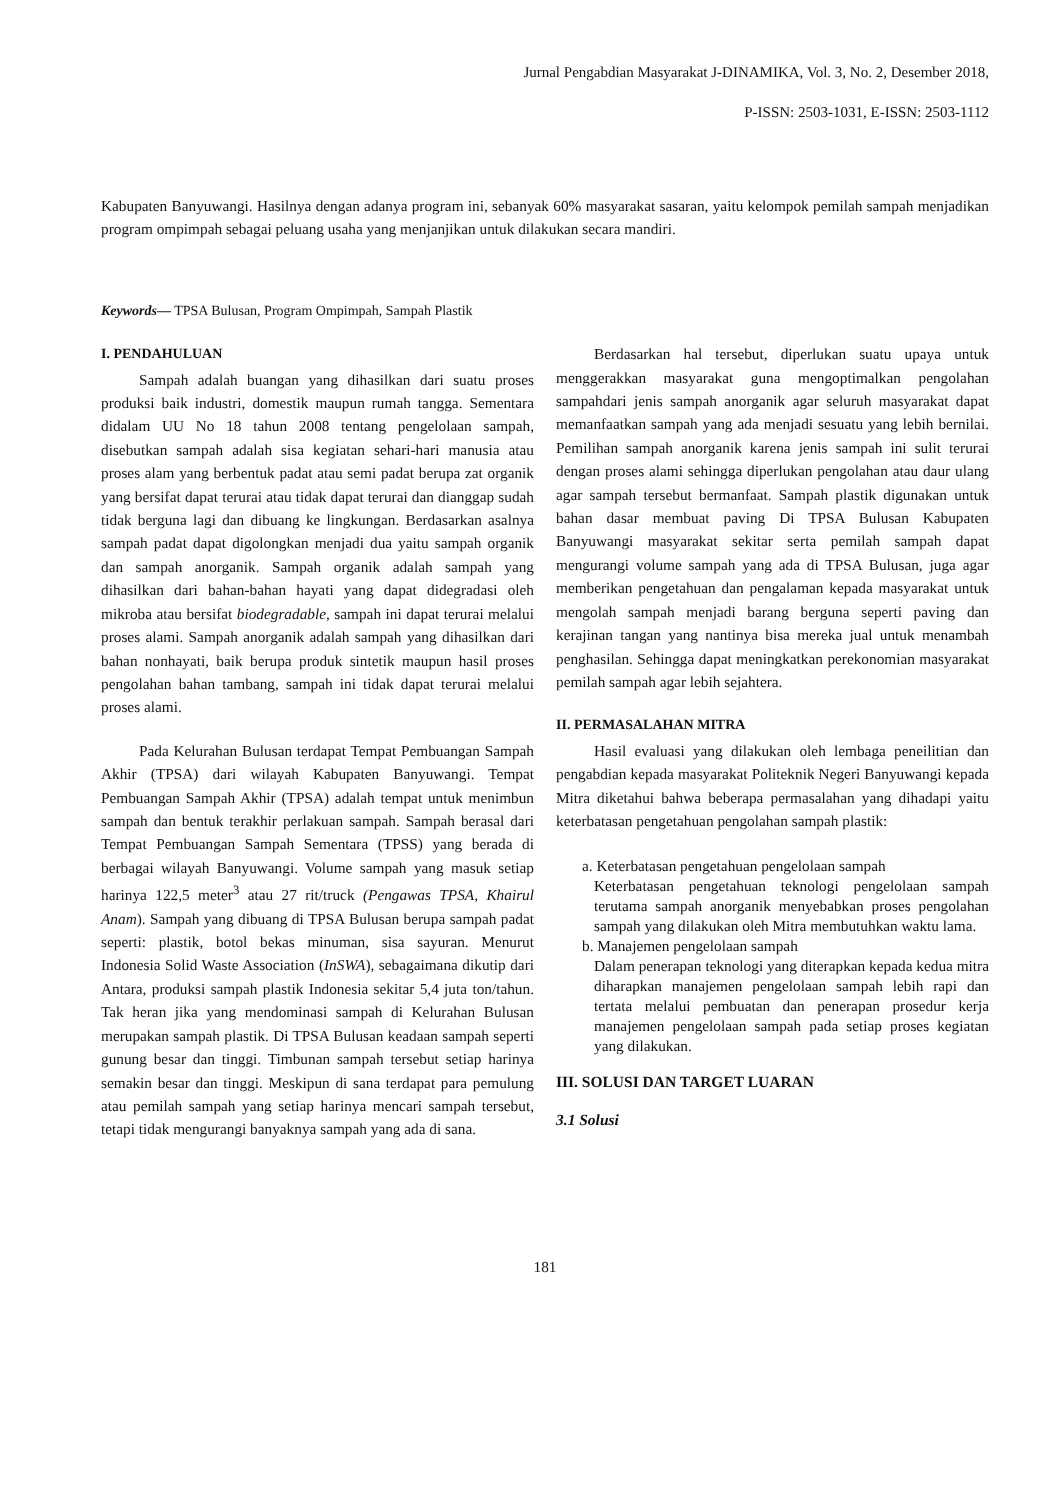Jurnal Pengabdian Masyarakat J-DINAMIKA, Vol. 3, No. 2, Desember 2018,
P-ISSN: 2503-1031, E-ISSN: 2503-1112
Kabupaten Banyuwangi. Hasilnya dengan adanya program ini, sebanyak 60% masyarakat sasaran, yaitu kelompok pemilah sampah menjadikan program ompimpah sebagai peluang usaha yang menjanjikan untuk dilakukan secara mandiri.
Keywords— TPSA Bulusan, Program Ompimpah, Sampah Plastik
I. PENDAHULUAN
Sampah adalah buangan yang dihasilkan dari suatu proses produksi baik industri, domestik maupun rumah tangga. Sementara didalam UU No 18 tahun 2008 tentang pengelolaan sampah, disebutkan sampah adalah sisa kegiatan sehari-hari manusia atau proses alam yang berbentuk padat atau semi padat berupa zat organik yang bersifat dapat terurai atau tidak dapat terurai dan dianggap sudah tidak berguna lagi dan dibuang ke lingkungan. Berdasarkan asalnya sampah padat dapat digolongkan menjadi dua yaitu sampah organik dan sampah anorganik. Sampah organik adalah sampah yang dihasilkan dari bahan-bahan hayati yang dapat didegradasi oleh mikroba atau bersifat biodegradable, sampah ini dapat terurai melalui proses alami. Sampah anorganik adalah sampah yang dihasilkan dari bahan nonhayati, baik berupa produk sintetik maupun hasil proses pengolahan bahan tambang, sampah ini tidak dapat terurai melalui proses alami.
Pada Kelurahan Bulusan terdapat Tempat Pembuangan Sampah Akhir (TPSA) dari wilayah Kabupaten Banyuwangi. Tempat Pembuangan Sampah Akhir (TPSA) adalah tempat untuk menimbun sampah dan bentuk terakhir perlakuan sampah. Sampah berasal dari Tempat Pembuangan Sampah Sementara (TPSS) yang berada di berbagai wilayah Banyuwangi. Volume sampah yang masuk setiap harinya 122,5 meter<sup>3</sup> atau 27 rit/truck (Pengawas TPSA, Khairul Anam). Sampah yang dibuang di TPSA Bulusan berupa sampah padat seperti: plastik, botol bekas minuman, sisa sayuran. Menurut Indonesia Solid Waste Association (InSWA), sebagaimana dikutip dari Antara, produksi sampah plastik Indonesia sekitar 5,4 juta ton/tahun. Tak heran jika yang mendominasi sampah di Kelurahan Bulusan merupakan sampah plastik. Di TPSA Bulusan keadaan sampah seperti gunung besar dan tinggi. Timbunan sampah tersebut setiap harinya semakin besar dan tinggi. Meskipun di sana terdapat para pemulung atau pemilah sampah yang setiap harinya mencari sampah tersebut, tetapi tidak mengurangi banyaknya sampah yang ada di sana.
Berdasarkan hal tersebut, diperlukan suatu upaya untuk menggerakkan masyarakat guna mengoptimalkan pengolahan sampahdari jenis sampah anorganik agar seluruh masyarakat dapat memanfaatkan sampah yang ada menjadi sesuatu yang lebih bernilai. Pemilihan sampah anorganik karena jenis sampah ini sulit terurai dengan proses alami sehingga diperlukan pengolahan atau daur ulang agar sampah tersebut bermanfaat. Sampah plastik digunakan untuk bahan dasar membuat paving Di TPSA Bulusan Kabupaten Banyuwangi masyarakat sekitar serta pemilah sampah dapat mengurangi volume sampah yang ada di TPSA Bulusan, juga agar memberikan pengetahuan dan pengalaman kepada masyarakat untuk mengolah sampah menjadi barang berguna seperti paving dan kerajinan tangan yang nantinya bisa mereka jual untuk menambah penghasilan. Sehingga dapat meningkatkan perekonomian masyarakat pemilah sampah agar lebih sejahtera.
II. PERMASALAHAN MITRA
Hasil evaluasi yang dilakukan oleh lembaga peneilitian dan pengabdian kepada masyarakat Politeknik Negeri Banyuwangi kepada Mitra diketahui bahwa beberapa permasalahan yang dihadapi yaitu keterbatasan pengetahuan pengolahan sampah plastik:
a. Keterbatasan pengetahuan pengelolaan sampah
Keterbatasan pengetahuan teknologi pengelolaan sampah terutama sampah anorganik menyebabkan proses pengolahan sampah yang dilakukan oleh Mitra membutuhkan waktu lama.
b. Manajemen pengelolaan sampah
Dalam penerapan teknologi yang diterapkan kepada kedua mitra diharapkan manajemen pengelolaan sampah lebih rapi dan tertata melalui pembuatan dan penerapan prosedur kerja manajemen pengelolaan sampah pada setiap proses kegiatan yang dilakukan.
III. SOLUSI DAN TARGET LUARAN
3.1 Solusi
181